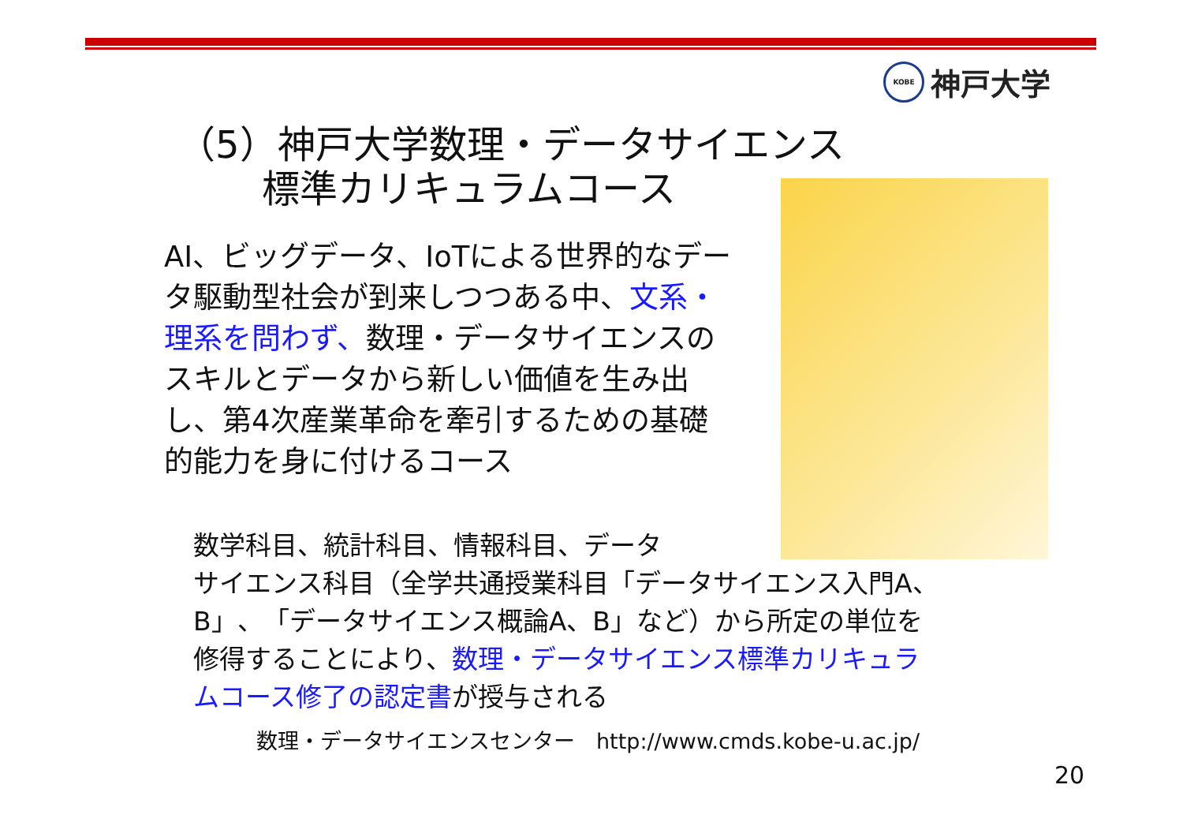KOBE
神戸大学
（5）神戸大学数理・データサイエンス
標準カリキュラムコース
AI、ビッグデータ、IoTによる世界的なデータ駆動型社会が到来しつつある中、文系・理系を問わず、数理・データサイエンスのスキルとデータから新しい価値を生み出し、第4次産業革命を牽引するための基礎的能力を身に付けるコース
数学科目、統計科目、情報科目、データ
サイエンス科目（全学共通授業科目「データサイエンス入門A、B」、「データサイエンス概論A、B」など）から所定の単位を修得することにより、数理・データサイエンス標準カリキュラムコース修了の認定書が授与される
数理・データサイエンスセンター　http://www.cmds.kobe-u.ac.jp/
20